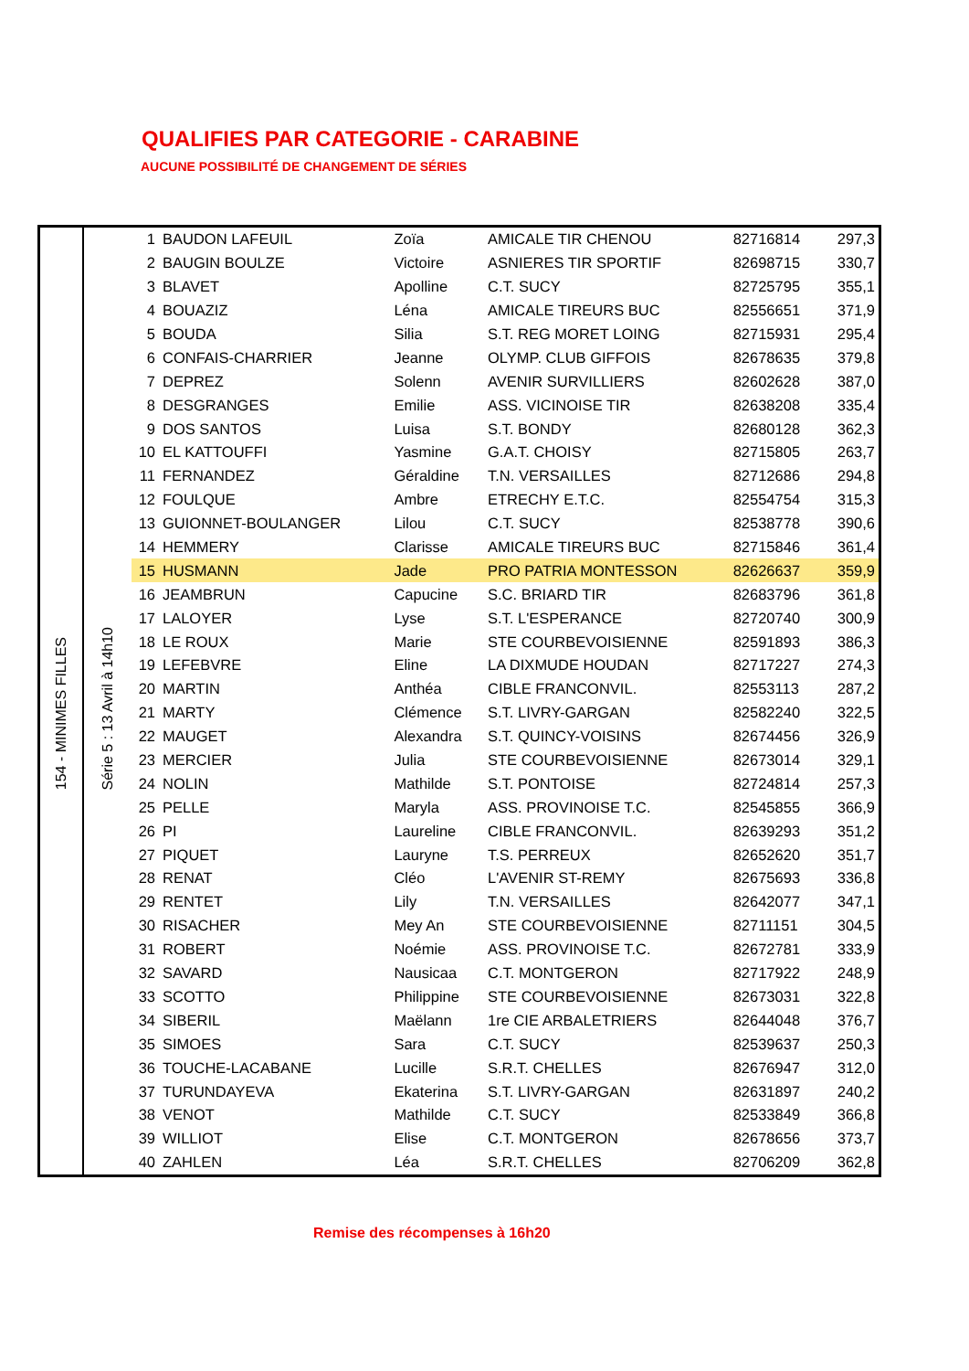QUALIFIES PAR CATEGORIE - CARABINE
AUCUNE POSSIBILITÉ DE CHANGEMENT DE SÉRIES
| 154 - MINIMES FILLES | Série 5 : 13 Avril à 14h10 | 1 | BAUDON LAFEUIL | Zoïa | AMICALE TIR CHENOU | 82716814 | 297,3 |
| | | 2 | BAUGIN BOULZE | Victoire | ASNIERES TIR SPORTIF | 82698715 | 330,7 |
| | | 3 | BLAVET | Apolline | C.T. SUCY | 82725795 | 355,1 |
| | | 4 | BOUAZIZ | Léna | AMICALE TIREURS BUC | 82556651 | 371,9 |
| | | 5 | BOUDA | Silia | S.T. REG MORET LOING | 82715931 | 295,4 |
| | | 6 | CONFAIS-CHARRIER | Jeanne | OLYMP. CLUB GIFFOIS | 82678635 | 379,8 |
| | | 7 | DEPREZ | Solenn | AVENIR SURVILLIERS | 82602628 | 387,0 |
| | | 8 | DESGRANGES | Emilie | ASS. VICINOISE TIR | 82638208 | 335,4 |
| | | 9 | DOS SANTOS | Luisa | S.T. BONDY | 82680128 | 362,3 |
| | | 10 | EL KATTOUFFI | Yasmine | G.A.T. CHOISY | 82715805 | 263,7 |
| | | 11 | FERNANDEZ | Géraldine | T.N. VERSAILLES | 82712686 | 294,8 |
| | | 12 | FOULQUE | Ambre | ETRECHY E.T.C. | 82554754 | 315,3 |
| | | 13 | GUIONNET-BOULANGER | Lilou | C.T. SUCY | 82538778 | 390,6 |
| | | 14 | HEMMERY | Clarisse | AMICALE TIREURS BUC | 82715846 | 361,4 |
| | | 15 | HUSMANN | Jade | PRO PATRIA MONTESSON | 82626637 | 359,9 |
| | | 16 | JEAMBRUN | Capucine | S.C. BRIARD TIR | 82683796 | 361,8 |
| | | 17 | LALOYER | Lyse | S.T. L'ESPERANCE | 82720740 | 300,9 |
| | | 18 | LE ROUX | Marie | STE COURBEVOISIENNE | 82591893 | 386,3 |
| | | 19 | LEFEBVRE | Eline | LA DIXMUDE HOUDAN | 82717227 | 274,3 |
| | | 20 | MARTIN | Anthéa | CIBLE FRANCONVIL. | 82553113 | 287,2 |
| | | 21 | MARTY | Clémence | S.T. LIVRY-GARGAN | 82582240 | 322,5 |
| | | 22 | MAUGET | Alexandra | S.T. QUINCY-VOISINS | 82674456 | 326,9 |
| | | 23 | MERCIER | Julia | STE COURBEVOISIENNE | 82673014 | 329,1 |
| | | 24 | NOLIN | Mathilde | S.T. PONTOISE | 82724814 | 257,3 |
| | | 25 | PELLE | Maryla | ASS. PROVINOISE T.C. | 82545855 | 366,9 |
| | | 26 | PI | Laureline | CIBLE FRANCONVIL. | 82639293 | 351,2 |
| | | 27 | PIQUET | Lauryne | T.S. PERREUX | 82652620 | 351,7 |
| | | 28 | RENAT | Cléo | L'AVENIR ST-REMY | 82675693 | 336,8 |
| | | 29 | RENTET | Lily | T.N. VERSAILLES | 82642077 | 347,1 |
| | | 30 | RISACHER | Mey An | STE COURBEVOISIENNE | 82711151 | 304,5 |
| | | 31 | ROBERT | Noémie | ASS. PROVINOISE T.C. | 82672781 | 333,9 |
| | | 32 | SAVARD | Nausicaa | C.T. MONTGERON | 82717922 | 248,9 |
| | | 33 | SCOTTO | Philippine | STE COURBEVOISIENNE | 82673031 | 322,8 |
| | | 34 | SIBERIL | Maëlann | 1re CIE ARBALETRIERS | 82644048 | 376,7 |
| | | 35 | SIMOES | Sara | C.T. SUCY | 82539637 | 250,3 |
| | | 36 | TOUCHE-LACABANE | Lucille | S.R.T. CHELLES | 82676947 | 312,0 |
| | | 37 | TURUNDAYEVA | Ekaterina | S.T. LIVRY-GARGAN | 82631897 | 240,2 |
| | | 38 | VENOT | Mathilde | C.T. SUCY | 82533849 | 366,8 |
| | | 39 | WILLIOT | Elise | C.T. MONTGERON | 82678656 | 373,7 |
| | | 40 | ZAHLEN | Léa | S.R.T. CHELLES | 82706209 | 362,8 |
Remise des récompenses à 16h20